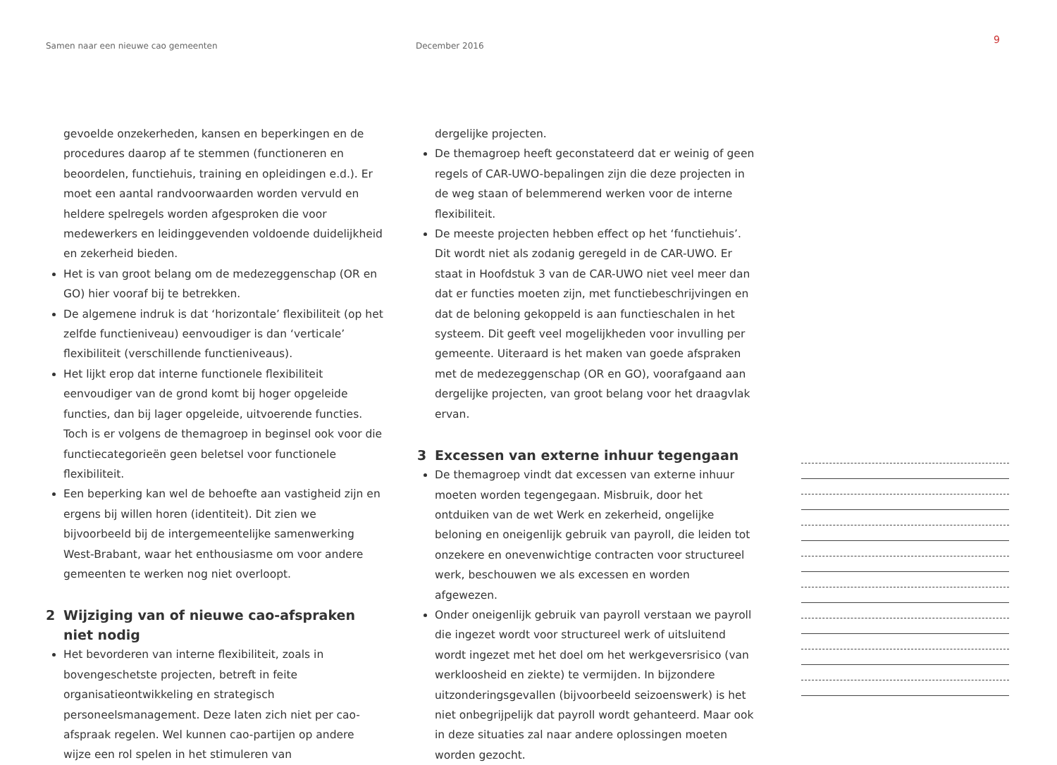Samen naar een nieuwe cao gemeenten December 2016
9
gevoelde onzekerheden, kansen en beperkingen en de procedures daarop af te stemmen (functioneren en beoordelen, functiehuis, training en opleidingen e.d.). Er moet een aantal randvoorwaarden worden vervuld en heldere spelregels worden afgesproken die voor medewerkers en leidinggevenden voldoende duidelijkheid en zekerheid bieden.
Het is van groot belang om de medezeggenschap (OR en GO) hier vooraf bij te betrekken.
De algemene indruk is dat ‘horizontale’ flexibiliteit (op het zelfde functieniveau) eenvoudiger is dan ‘verticale’ flexibiliteit (verschillende functieniveaus).
Het lijkt erop dat interne functionele flexibiliteit eenvoudiger van de grond komt bij hoger opgeleide functies, dan bij lager opgeleide, uitvoerende functies. Toch is er volgens de themagroep in beginsel ook voor die functiecategorieën geen beletsel voor functionele flexibiliteit.
Een beperking kan wel de behoefte aan vastigheid zijn en ergens bij willen horen (identiteit). Dit zien we bijvoorbeeld bij de intergemeentelijke samenwerking West-Brabant, waar het enthousiasme om voor andere gemeenten te werken nog niet overloopt.
2 Wijziging van of nieuwe cao-afspraken niet nodig
Het bevorderen van interne flexibiliteit, zoals in bovengeschetste projecten, betreft in feite organisatieontwikkeling en strategisch personeelsmanagement. Deze laten zich niet per cao- afspraak regelen. Wel kunnen cao-partijen op andere wijze een rol spelen in het stimuleren van
dergelijke projecten.
De themagroep heeft geconstateerd dat er weinig of geen regels of CAR-UWO-bepalingen zijn die deze projecten in de weg staan of belemmerend werken voor de interne flexibiliteit.
De meeste projecten hebben effect op het ‘functiehuis’. Dit wordt niet als zodanig geregeld in de CAR-UWO. Er staat in Hoofdstuk 3 van de CAR-UWO niet veel meer dan dat er functies moeten zijn, met functiebeschrijvingen en dat de beloning gekoppeld is aan functieschalen in het systeem. Dit geeft veel mogelijkheden voor invulling per gemeente. Uiteraard is het maken van goede afspraken met de medezeggenschap (OR en GO), voorafgaand aan dergelijke projecten, van groot belang voor het draagvlak ervan.
3 Excessen van externe inhuur tegengaan
De themagroep vindt dat excessen van externe inhuur moeten worden tegengegaan. Misbruik, door het ontduiken van de wet Werk en zekerheid, ongelijke beloning en oneigenlijk gebruik van payroll, die leiden tot onzekere en onevenwichtige contracten voor structureel werk, beschouwen we als excessen en worden afgewezen.
Onder oneigenlijk gebruik van payroll verstaan we payroll die ingezet wordt voor structureel werk of uitsluitend wordt ingezet met het doel om het werkgeversrisico (van werkloosheid en ziekte) te vermijden. In bijzondere uitzonderingsgevallen (bijvoorbeeld seizoenswerk) is het niet onbegrijpelijk dat payroll wordt gehanteerd. Maar ook in deze situaties zal naar andere oplossingen moeten worden gezocht.